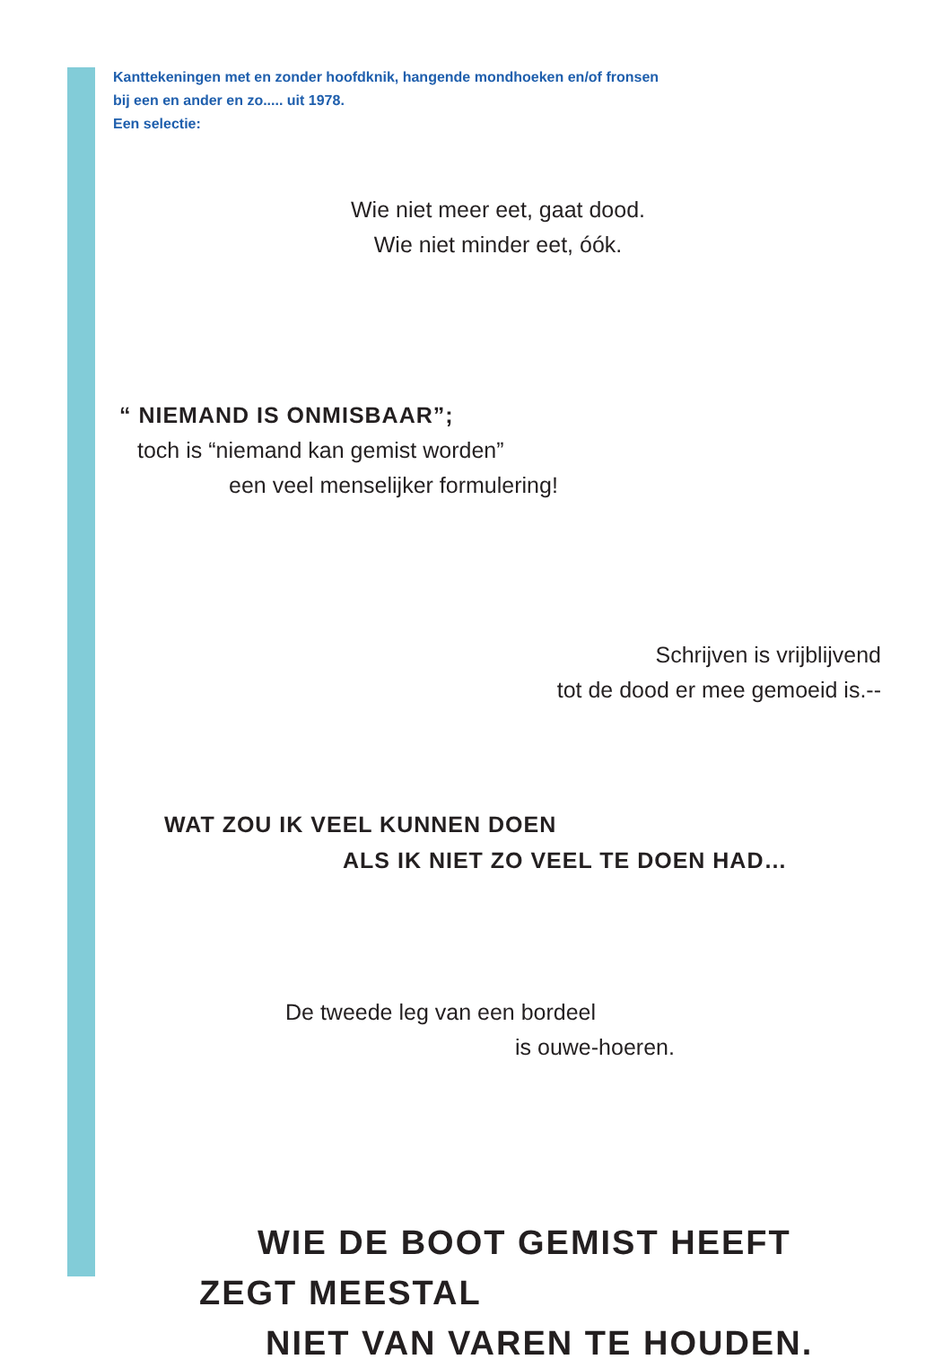Kanttekeningen met en zonder hoofdknik, hangende mondhoeken en/of fronsen
bij een en ander en zo..... uit 1978.
Een selectie:
Wie niet meer eet, gaat dood.
Wie niet minder eet, óók.
“ NIEMAND IS ONMISBAAR”;
toch is “niemand kan gemist worden”
een veel menselijker formulering!
Schrijven is vrijblijvend
tot de dood er mee gemoeid is.--
WAT ZOU IK VEEL KUNNEN DOEN
ALS IK NIET ZO VEEL TE DOEN HAD…
De tweede leg van een bordeel
is ouwe-hoeren.
WIE DE BOOT GEMIST HEEFT
ZEGT MEESTAL
NIET VAN VAREN TE HOUDEN.